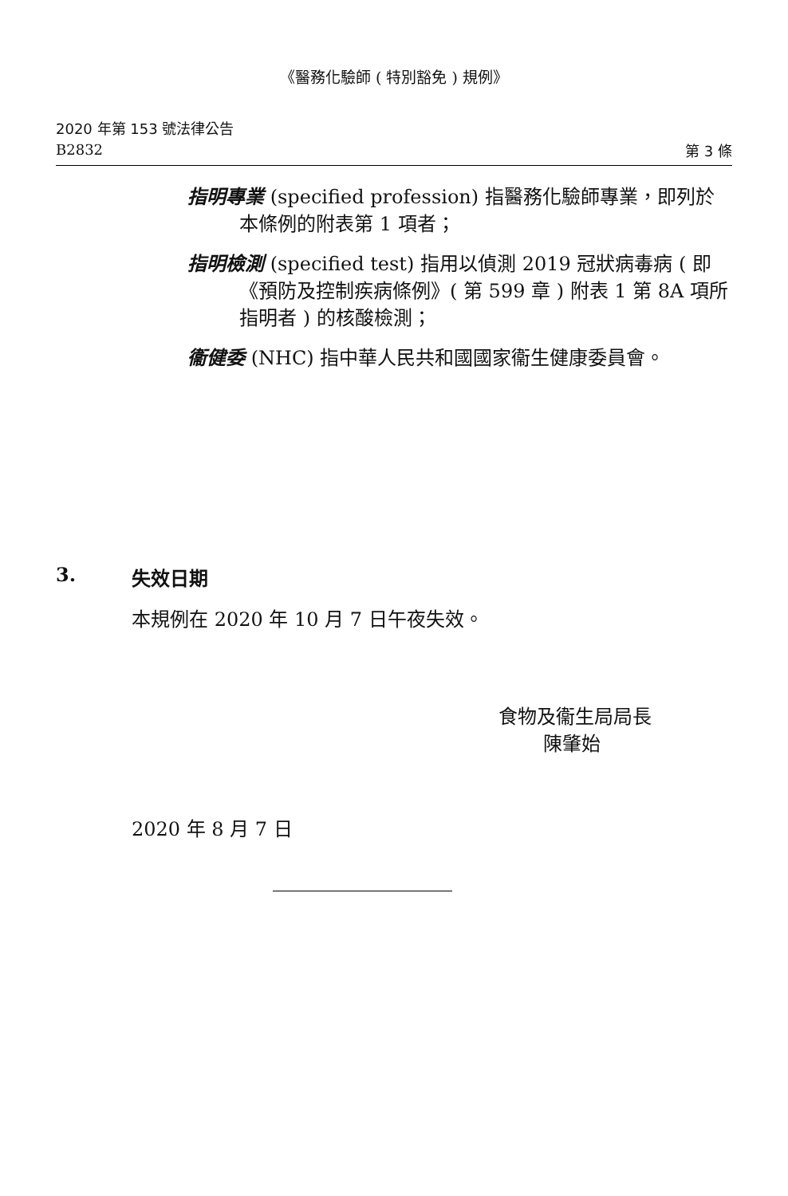《醫務化驗師 ( 特別豁免 ) 規例》
2020 年第 153 號法律公告
B2832
第 3 條
指明專業 (specified profession) 指醫務化驗師專業，即列於本條例的附表第 1 項者；
指明檢測 (specified test) 指用以偵測 2019 冠狀病毒病 ( 即《預防及控制疾病條例》( 第 599 章 ) 附表 1 第 8A 項所指明者 ) 的核酸檢測；
衞健委 (NHC) 指中華人民共和國國家衞生健康委員會。
3. 失效日期
本規例在 2020 年 10 月 7 日午夜失效。
食物及衞生局局長
陳肇始
2020 年 8 月 7 日